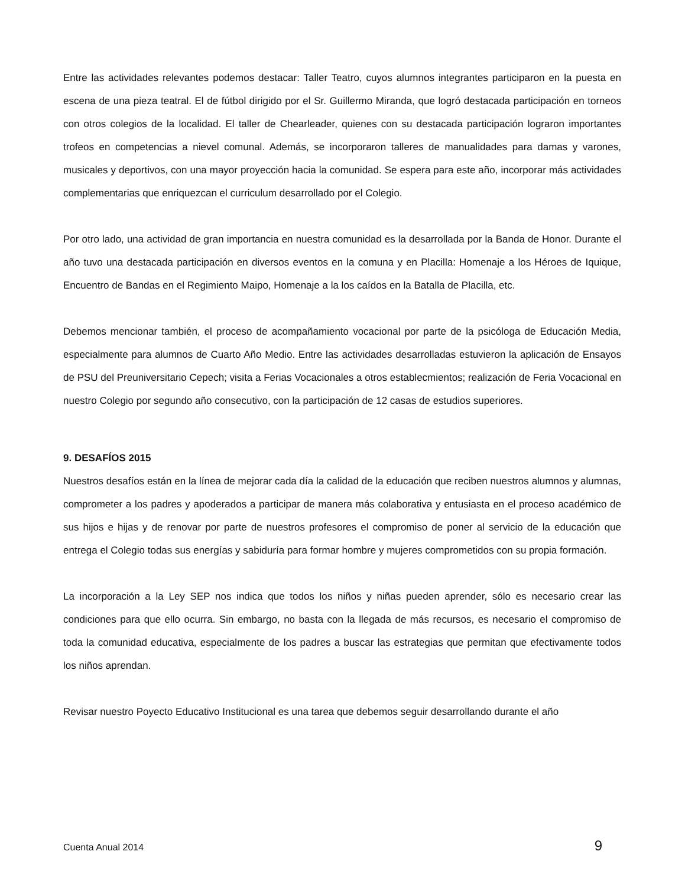Entre las actividades relevantes podemos destacar: Taller Teatro, cuyos alumnos integrantes participaron en la puesta en escena de una pieza teatral. El de fútbol dirigido por el Sr. Guillermo Miranda, que logró destacada participación en torneos con otros colegios de la localidad. El taller de Chearleader, quienes con su destacada participación lograron importantes trofeos en competencias a nievel comunal. Además, se incorporaron talleres de manualidades para damas y varones, musicales y deportivos, con una mayor proyección hacia la comunidad. Se espera para este año, incorporar más actividades complementarias que enriquezcan el curriculum desarrollado por el Colegio.
Por otro lado, una actividad de gran importancia en nuestra comunidad es la desarrollada por la Banda de Honor. Durante el año tuvo una destacada participación en diversos eventos en la comuna y en Placilla: Homenaje a los Héroes de Iquique, Encuentro de Bandas en el Regimiento Maipo, Homenaje a la los caídos en la Batalla de Placilla, etc.
Debemos mencionar también, el proceso de acompañamiento vocacional por parte de la psicóloga de Educación Media, especialmente para alumnos de Cuarto Año Medio. Entre las actividades desarrolladas estuvieron la aplicación de Ensayos de PSU del Preuniversitario Cepech; visita a Ferias Vocacionales a otros establecmientos; realización de Feria Vocacional en nuestro Colegio por segundo año consecutivo, con la participación de 12 casas de estudios superiores.
9. DESAFÍOS 2015
Nuestros desafíos están en la línea de mejorar cada día la calidad de la educación que reciben nuestros alumnos y alumnas, comprometer a los padres y apoderados a participar de manera más colaborativa y entusiasta en el proceso académico de sus hijos e hijas y de renovar por parte de nuestros profesores el compromiso de poner al servicio de la educación que entrega el Colegio todas sus energías y sabiduría para formar hombre y mujeres comprometidos con su propia formación.
La incorporación a la Ley SEP nos indica que todos los niños y niñas pueden aprender, sólo es necesario crear las condiciones para que ello ocurra. Sin embargo, no basta con la llegada de más recursos, es necesario el compromiso de toda la comunidad educativa, especialmente de los padres a buscar las estrategias que permitan que efectivamente todos los niños aprendan.
Revisar nuestro Poyecto Educativo Institucional es una tarea que debemos seguir desarrollando durante el año
Cuenta Anual 2014 9